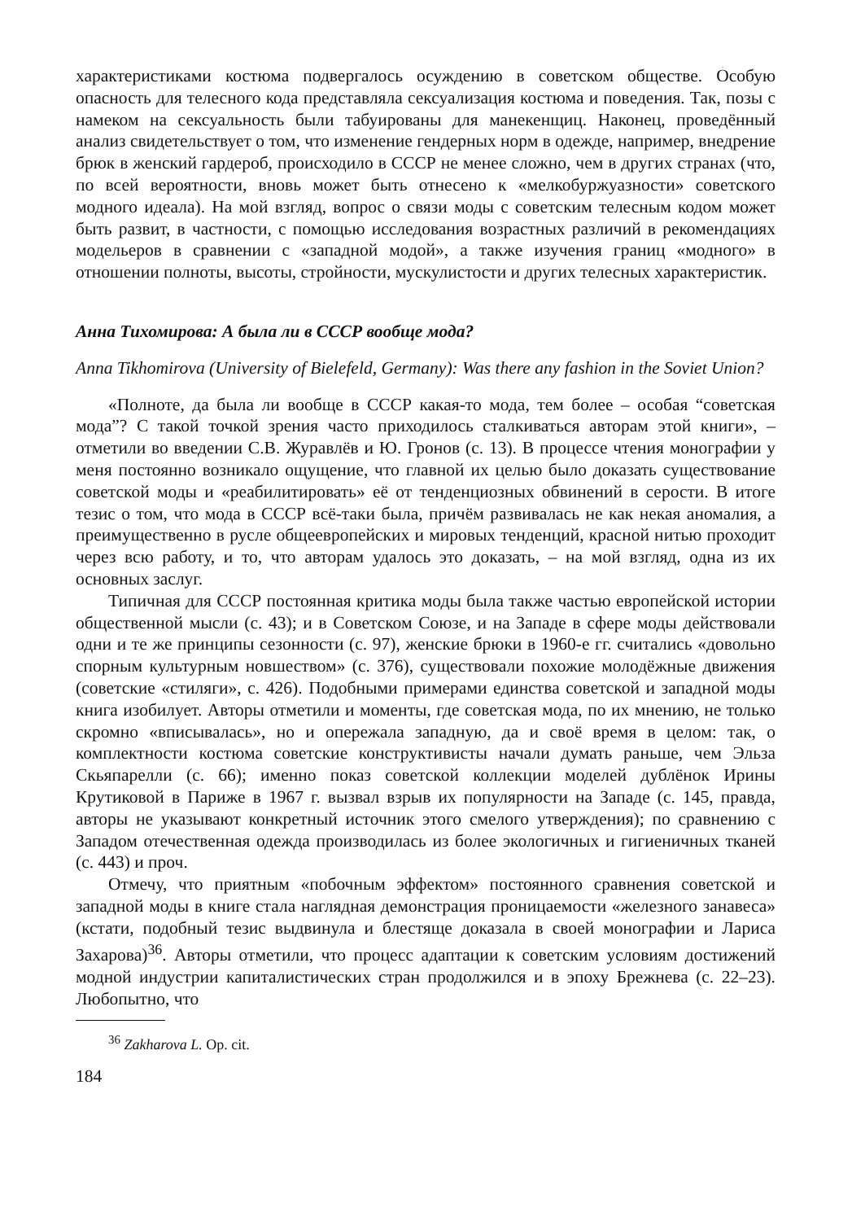характеристиками костюма подвергалось осуждению в советском обществе. Особую опасность для телесного кода представляла сексуализация костюма и поведения. Так, позы с намеком на сексуальность были табуированы для манекенщиц. Наконец, проведённый анализ свидетельствует о том, что изменение гендерных норм в одежде, например, внедрение брюк в женский гардероб, происходило в СССР не менее сложно, чем в других странах (что, по всей вероятности, вновь может быть отнесено к «мелкобуржуазности» советского модного идеала). На мой взгляд, вопрос о связи моды с советским телесным кодом может быть развит, в частности, с помощью исследования возрастных различий в рекомендациях модельеров в сравнении с «западной модой», а также изучения границ «модного» в отношении полноты, высоты, стройности, мускулистости и других телесных характеристик.
Анна Тихомирова: А была ли в СССР вообще мода?
Anna Tikhomirova (University of Bielefeld, Germany): Was there any fashion in the Soviet Union?
«Полноте, да была ли вообще в СССР какая-то мода, тем более – особая “советская мода”? С такой точкой зрения часто приходилось сталкиваться авторам этой книги», – отметили во введении С.В. Журавлёв и Ю. Гронов (с. 13). В процессе чтения монографии у меня постоянно возникало ощущение, что главной их целью было доказать существование советской моды и «реабилитировать» её от тенденциозных обвинений в серости. В итоге тезис о том, что мода в СССР всё-таки была, причём развивалась не как некая аномалия, а преимущественно в русле общеевропейских и мировых тенденций, красной нитью проходит через всю работу, и то, что авторам удалось это доказать, – на мой взгляд, одна из их основных заслуг.
Типичная для СССР постоянная критика моды была также частью европейской истории общественной мысли (с. 43); и в Советском Союзе, и на Западе в сфере моды действовали одни и те же принципы сезонности (с. 97), женские брюки в 1960-е гг. считались «довольно спорным культурным новшеством» (с. 376), существовали похожие молодёжные движения (советские «стиляги», с. 426). Подобными примерами единства советской и западной моды книга изобилует. Авторы отметили и моменты, где советская мода, по их мнению, не только скромно «вписывалась», но и опережала западную, да и своё время в целом: так, о комплектности костюма советские конструктивисты начали думать раньше, чем Эльза Скьяпарелли (с. 66); именно показ советской коллекции моделей дублёнок Ирины Крутиковой в Париже в 1967 г. вызвал взрыв их популярности на Западе (с. 145, правда, авторы не указывают конкретный источник этого смелого утверждения); по сравнению с Западом отечественная одежда производилась из более экологичных и гигиеничных тканей (с. 443) и проч.
Отмечу, что приятным «побочным эффектом» постоянного сравнения советской и западной моды в книге стала наглядная демонстрация проницаемости «железного занавеса» (кстати, подобный тезис выдвинула и блестяще доказала в своей монографии и Лариса Захарова)<sup>36</sup>. Авторы отметили, что процесс адаптации к советским условиям достижений модной индустрии капиталистических стран продолжился и в эпоху Брежнева (с. 22–23). Любопытно, что
<sup>36</sup> Zakharova L. Op. cit.
184